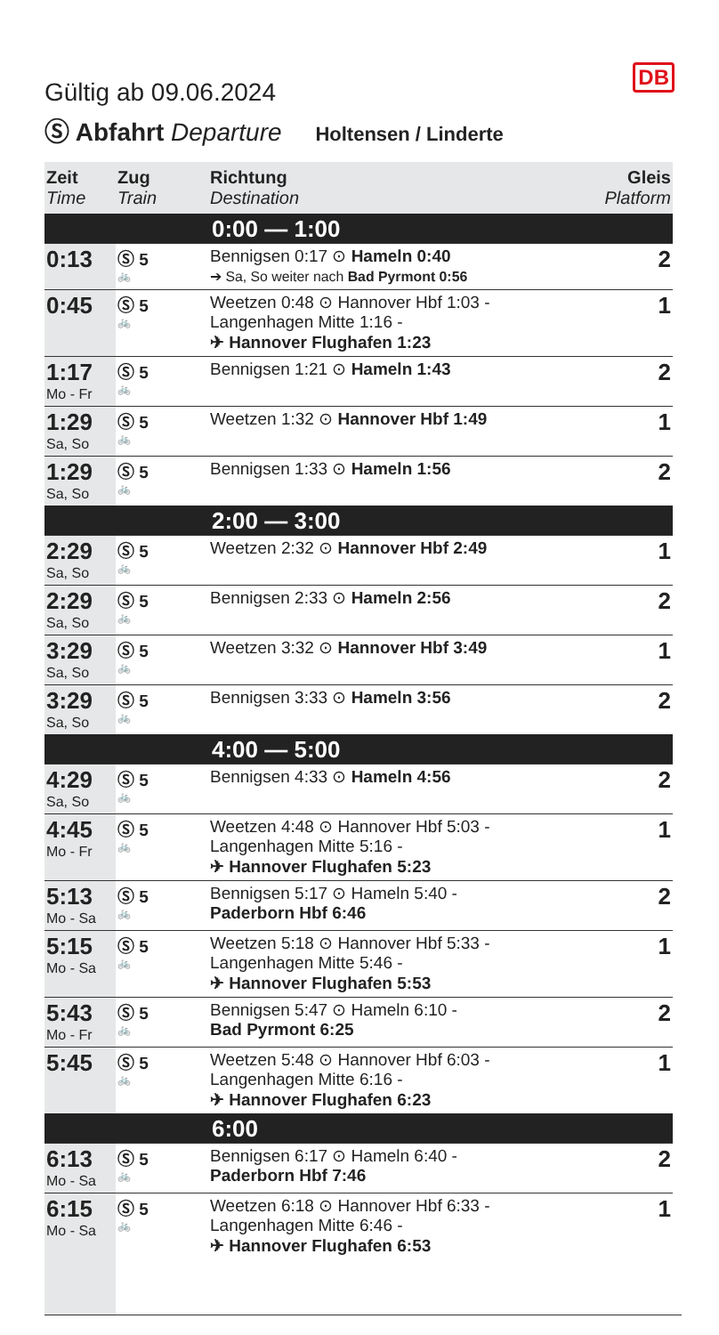DB
Gültig ab 09.06.2024
Ⓢ Abfahrt Departure Holtensen / Linderte
| Zeit Time | Zug Train | Richtung Destination | Gleis Platform |
| --- | --- | --- | --- |
| 0:00 — 1:00 | | | |
| 0:13 | Ⓢ 5 🚲 | Bennigsen 0:17 ⊙ Hameln 0:40 ➔ Sa, So weiter nach Bad Pyrmont 0:56 | 2 |
| 0:45 | Ⓢ 5 🚲 | Weetzen 0:48 ⊙ Hannover Hbf 1:03 - Langenhagen Mitte 1:16 - ✈ Hannover Flughafen 1:23 | 1 |
| 1:17 Mo - Fr | Ⓢ 5 🚲 | Bennigsen 1:21 ⊙ Hameln 1:43 | 2 |
| 1:29 Sa, So | Ⓢ 5 🚲 | Weetzen 1:32 ⊙ Hannover Hbf 1:49 | 1 |
| 1:29 Sa, So | Ⓢ 5 🚲 | Bennigsen 1:33 ⊙ Hameln 1:56 | 2 |
| 2:00 — 3:00 | | | |
| 2:29 Sa, So | Ⓢ 5 🚲 | Weetzen 2:32 ⊙ Hannover Hbf 2:49 | 1 |
| 2:29 Sa, So | Ⓢ 5 🚲 | Bennigsen 2:33 ⊙ Hameln 2:56 | 2 |
| 3:29 Sa, So | Ⓢ 5 🚲 | Weetzen 3:32 ⊙ Hannover Hbf 3:49 | 1 |
| 3:29 Sa, So | Ⓢ 5 🚲 | Bennigsen 3:33 ⊙ Hameln 3:56 | 2 |
| 4:00 — 5:00 | | | |
| 4:29 Sa, So | Ⓢ 5 🚲 | Bennigsen 4:33 ⊙ Hameln 4:56 | 2 |
| 4:45 Mo - Fr | Ⓢ 5 🚲 | Weetzen 4:48 ⊙ Hannover Hbf 5:03 - Langenhagen Mitte 5:16 - ✈ Hannover Flughafen 5:23 | 1 |
| 5:13 Mo - Sa | Ⓢ 5 🚲 | Bennigsen 5:17 ⊙ Hameln 5:40 - Paderborn Hbf 6:46 | 2 |
| 5:15 Mo - Sa | Ⓢ 5 🚲 | Weetzen 5:18 ⊙ Hannover Hbf 5:33 - Langenhagen Mitte 5:46 - ✈ Hannover Flughafen 5:53 | 1 |
| 5:43 Mo - Fr | Ⓢ 5 🚲 | Bennigsen 5:47 ⊙ Hameln 6:10 - Bad Pyrmont 6:25 | 2 |
| 5:45 | Ⓢ 5 🚲 | Weetzen 5:48 ⊙ Hannover Hbf 6:03 - Langenhagen Mitte 6:16 - ✈ Hannover Flughafen 6:23 | 1 |
| 6:00 | | | |
| 6:13 Mo - Sa | Ⓢ 5 🚲 | Bennigsen 6:17 ⊙ Hameln 6:40 - Paderborn Hbf 7:46 | 2 |
| 6:15 Mo - Sa | Ⓢ 5 🚲 | Weetzen 6:18 ⊙ Hannover Hbf 6:33 - Langenhagen Mitte 6:46 - ✈ Hannover Flughafen 6:53 | 1 |